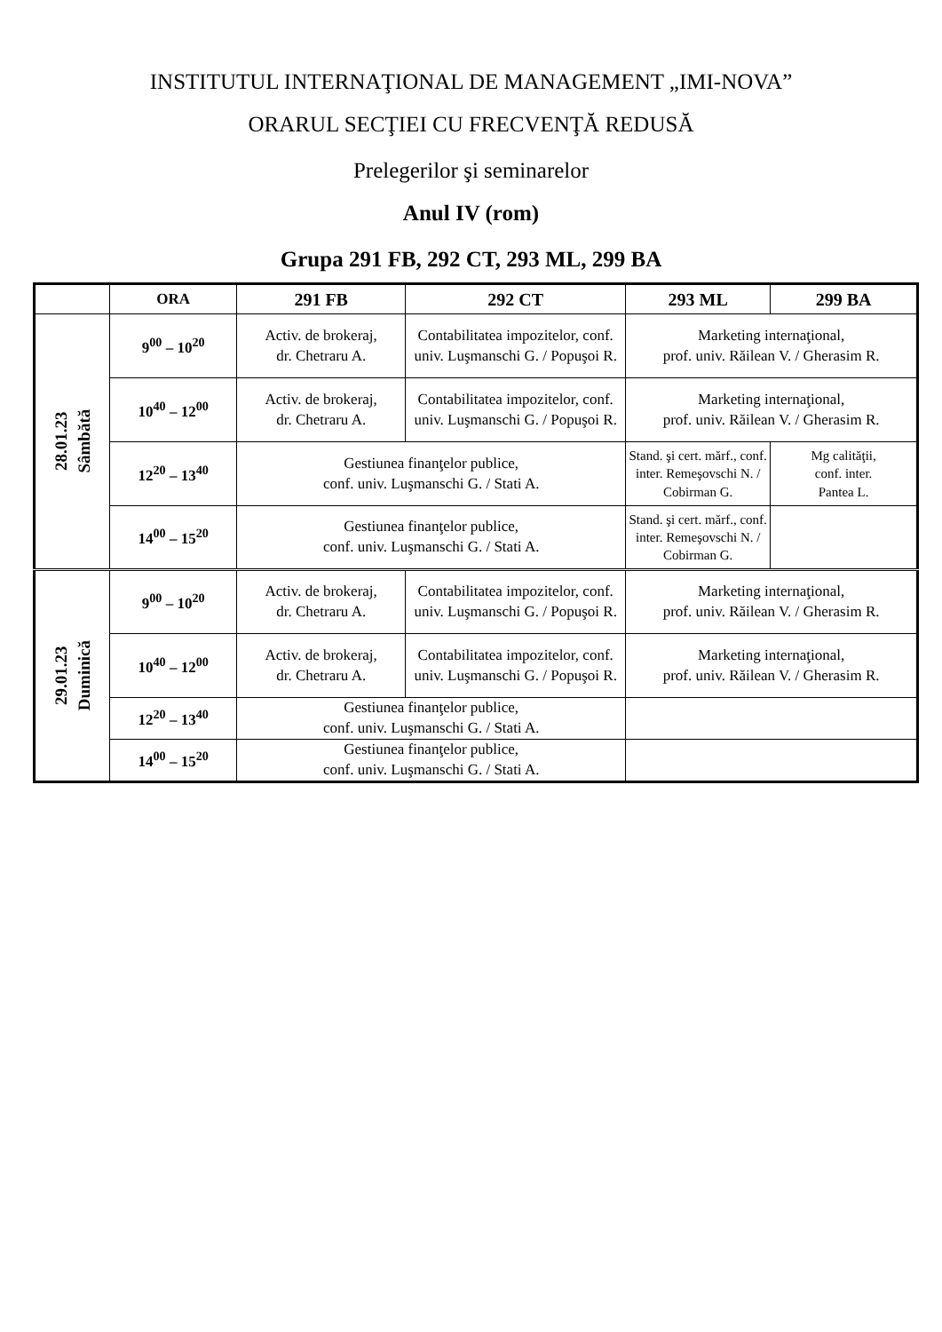INSTITUTUL INTERNAŢIONAL DE MANAGEMENT „IMI-NOVA”
ORARUL SECŢIEI CU FRECVENŢĂ REDUSĂ
Prelegerilor şi seminarelor
Anul IV (rom)
Grupa 291 FB, 292 CT, 293 ML, 299 BA
| | ORA | 291 FB | 292 CT | 293 ML | 299 BA |
| --- | --- | --- | --- | --- | --- |
| 28.01.23 Sâmbătă | 9<sup>00</sup> – 10<sup>20</sup> | Activ. de brokeraj, dr. Chetraru A. | Contabilitatea impozitelor, conf. univ. Luşmanschi G. / Popuşoi R. | Marketing internaţional, prof. univ. Răilean V. / Gherasim R. | |
| | 10<sup>40</sup> – 12<sup>00</sup> | Activ. de brokeraj, dr. Chetraru A. | Contabilitatea impozitelor, conf. univ. Luşmanschi G. / Popuşoi R. | Marketing internaţional, prof. univ. Răilean V. / Gherasim R. | |
| | 12<sup>20</sup> – 13<sup>40</sup> | Gestiunea finanţelor publice, conf. univ. Luşmanschi G. / Stati A. | | Stand. şi cert. mărf., conf. inter. Remeşovschi N. / Cobirman G. | Mg calităţii, conf. inter. Pantea L. |
| | 14<sup>00</sup> – 15<sup>20</sup> | Gestiunea finanţelor publice, conf. univ. Luşmanschi G. / Stati A. | | Stand. şi cert. mărf., conf. inter. Remeşovschi N. / Cobirman G. | |
| 29.01.23 Duminică | 9<sup>00</sup> – 10<sup>20</sup> | Activ. de brokeraj, dr. Chetraru A. | Contabilitatea impozitelor, conf. univ. Luşmanschi G. / Popuşoi R. | Marketing internaţional, prof. univ. Răilean V. / Gherasim R. | |
| | 10<sup>40</sup> – 12<sup>00</sup> | Activ. de brokeraj, dr. Chetraru A. | Contabilitatea impozitelor, conf. univ. Luşmanschi G. / Popuşoi R. | Marketing internaţional, prof. univ. Răilean V. / Gherasim R. | |
| | 12<sup>20</sup> – 13<sup>40</sup> | Gestiunea finanţelor publice, conf. univ. Luşmanschi G. / Stati A. | | | |
| | 14<sup>00</sup> – 15<sup>20</sup> | Gestiunea finanţelor publice, conf. univ. Luşmanschi G. / Stati A. | | | |